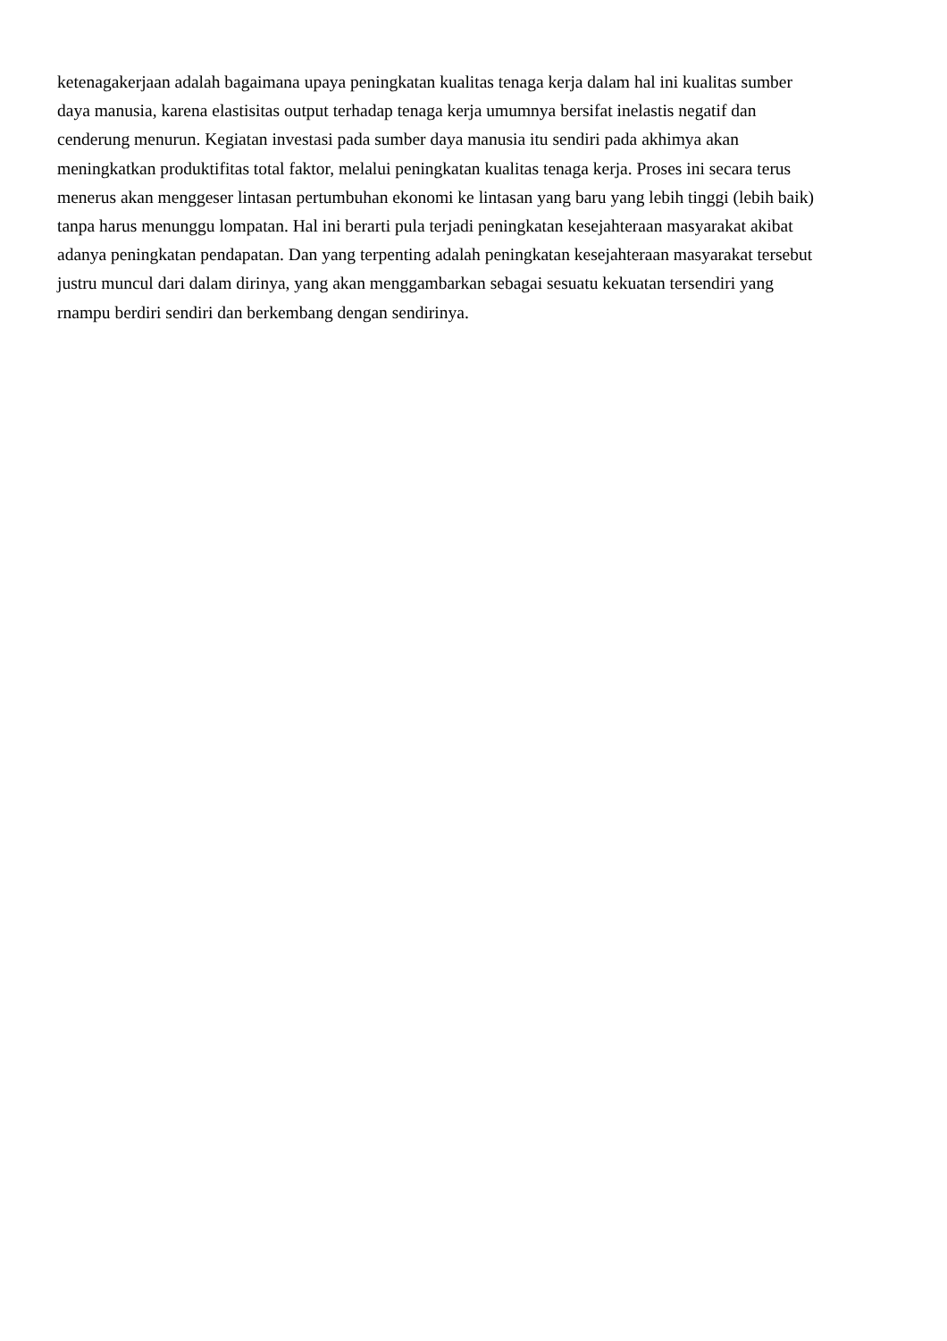ketenagakerjaan adalah bagaimana upaya peningkatan kualitas tenaga kerja dalam hal ini kualitas sumber
daya manusia, karena elastisitas output terhadap tenaga kerja umumnya bersifat inelastis negatif dan
cenderung menurun. Kegiatan investasi pada sumber daya manusia itu sendiri pada akhimya akan
meningkatkan produktifitas total faktor, melalui peningkatan kualitas tenaga kerja. Proses ini secara terus
menerus akan menggeser lintasan pertumbuhan ekonomi ke lintasan yang baru yang lebih tinggi (lebih baik)
tanpa harus menunggu lompatan. Hal ini berarti pula terjadi peningkatan kesejahteraan masyarakat akibat
adanya peningkatan pendapatan. Dan yang terpenting adalah peningkatan kesejahteraan masyarakat tersebut
justru muncul dari dalam dirinya, yang akan menggambarkan sebagai sesuatu kekuatan tersendiri yang
rnampu berdiri sendiri dan berkembang dengan sendirinya.